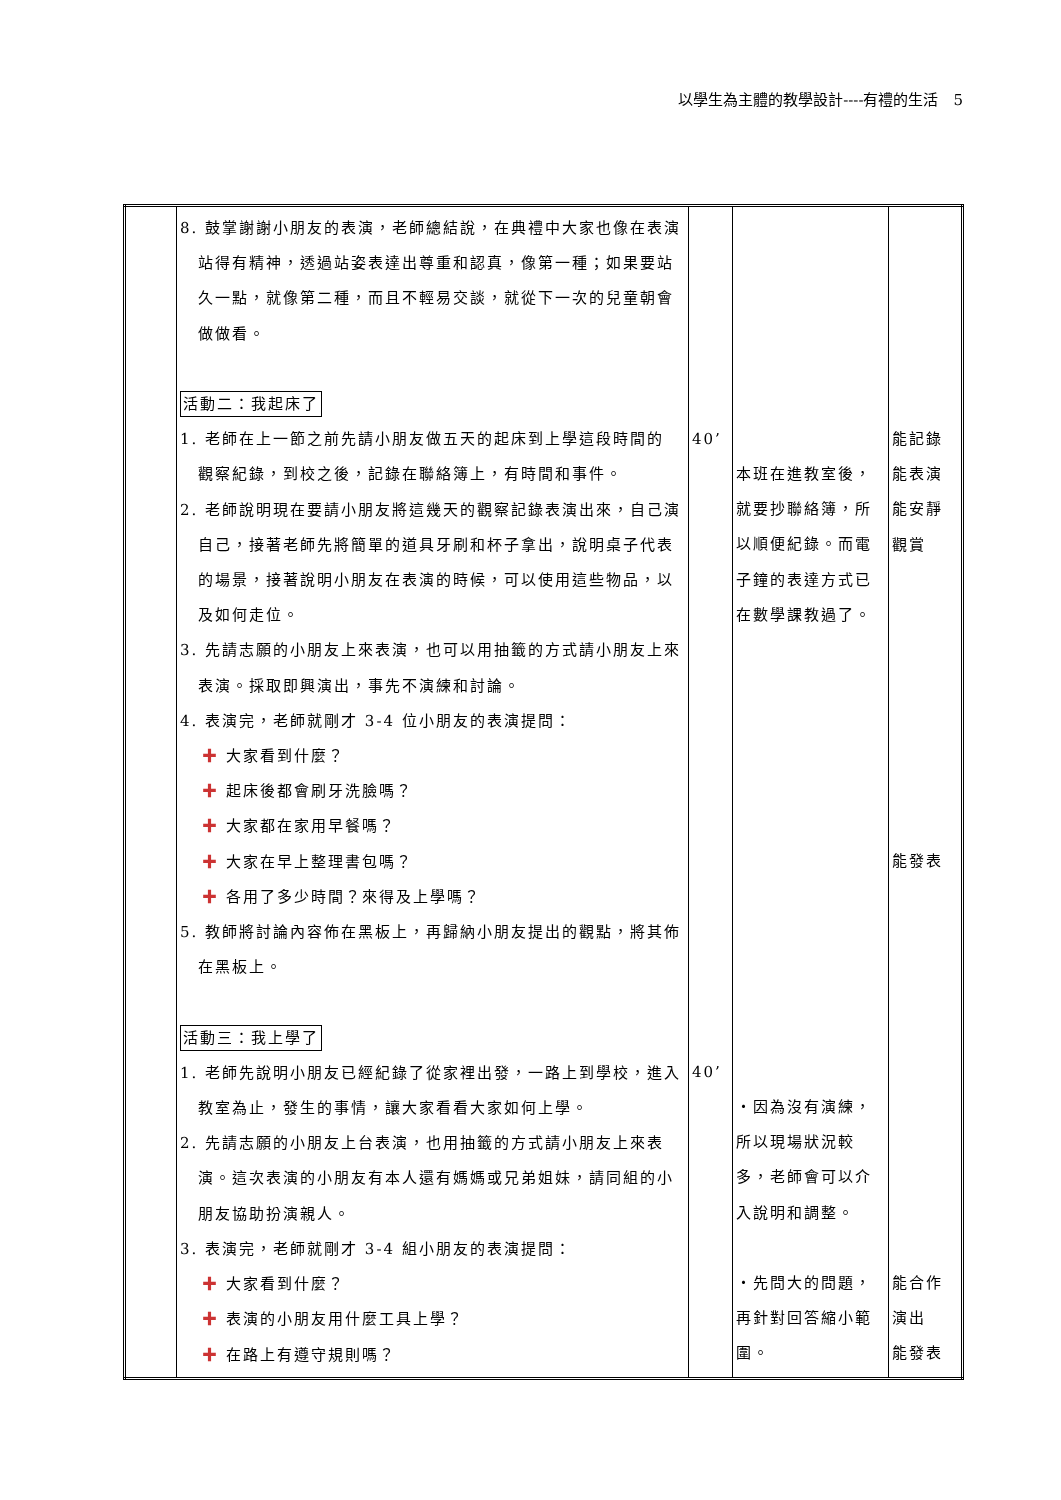以學生為主體的教學設計----有禮的生活　5
| | 8. 鼓掌謝謝小朋友的表演，老師總結說，在典禮中大家也像在表演 站得有精神，透過站姿表達出尊重和認真，像第一種；如果要站久一點，就像第二種，而且不輕易交談，就從下一次的兒童朝會做做看。 活動二：我起床了 1. 老師在上一節之前先請小朋友做五天的起床到上學這段時間的 觀察紀錄，到校之後，記錄在聯絡簿上，有時間和事件。 2. 老師說明現在要請小朋友將這幾天的觀察記錄表演出來，自己演 自己，接著老師先將簡單的道具牙刷和杯子拿出，說明桌子代表的場景，接著說明小朋友在表演的時候，可以使用這些物品，以及如何走位。 3. 先請志願的小朋友上來表演，也可以用抽籤的方式請小朋友上來 表演。採取即興演出，事先不演練和討論。 4. 表演完，老師就剛才 3-4 位小朋友的表演提問： ✚ 大家看到什麼？ ✚ 起床後都會刷牙洗臉嗎？ ✚ 大家都在家用早餐嗎？ ✚ 大家在早上整理書包嗎？ ✚ 各用了多少時間？來得及上學嗎？ 5. 教師將討論內容佈在黑板上，再歸納小朋友提出的觀點，將其佈 在黑板上。 活動三：我上學了 1. 老師先說明小朋友已經紀錄了從家裡出發，一路上到學校，進入 教室為止，發生的事情，讓大家看看大家如何上學。 2. 先請志願的小朋友上台表演，也用抽籤的方式請小朋友上來表 演。這次表演的小朋友有本人還有媽媽或兄弟姐妹，請同組的小朋友協助扮演親人。 3. 表演完，老師就剛才 3-4 組小朋友的表演提問： ✚ 大家看到什麼？ ✚ 表演的小朋友用什麼工具上學？ ✚ 在路上有遵守規則嗎？ | 40’ 40’ | 本班在進教室後，就要抄聯絡簿，所以順便紀錄。而電子鐘的表達方式已在數學課教過了。 ・因為沒有演練，所以現場狀況較多，老師會可以介入說明和調整。 ・先問大的問題，再針對回答縮小範圍。 | 能記錄 能表演 能安靜 觀賞 能發表 能合作 演出 能發表 |